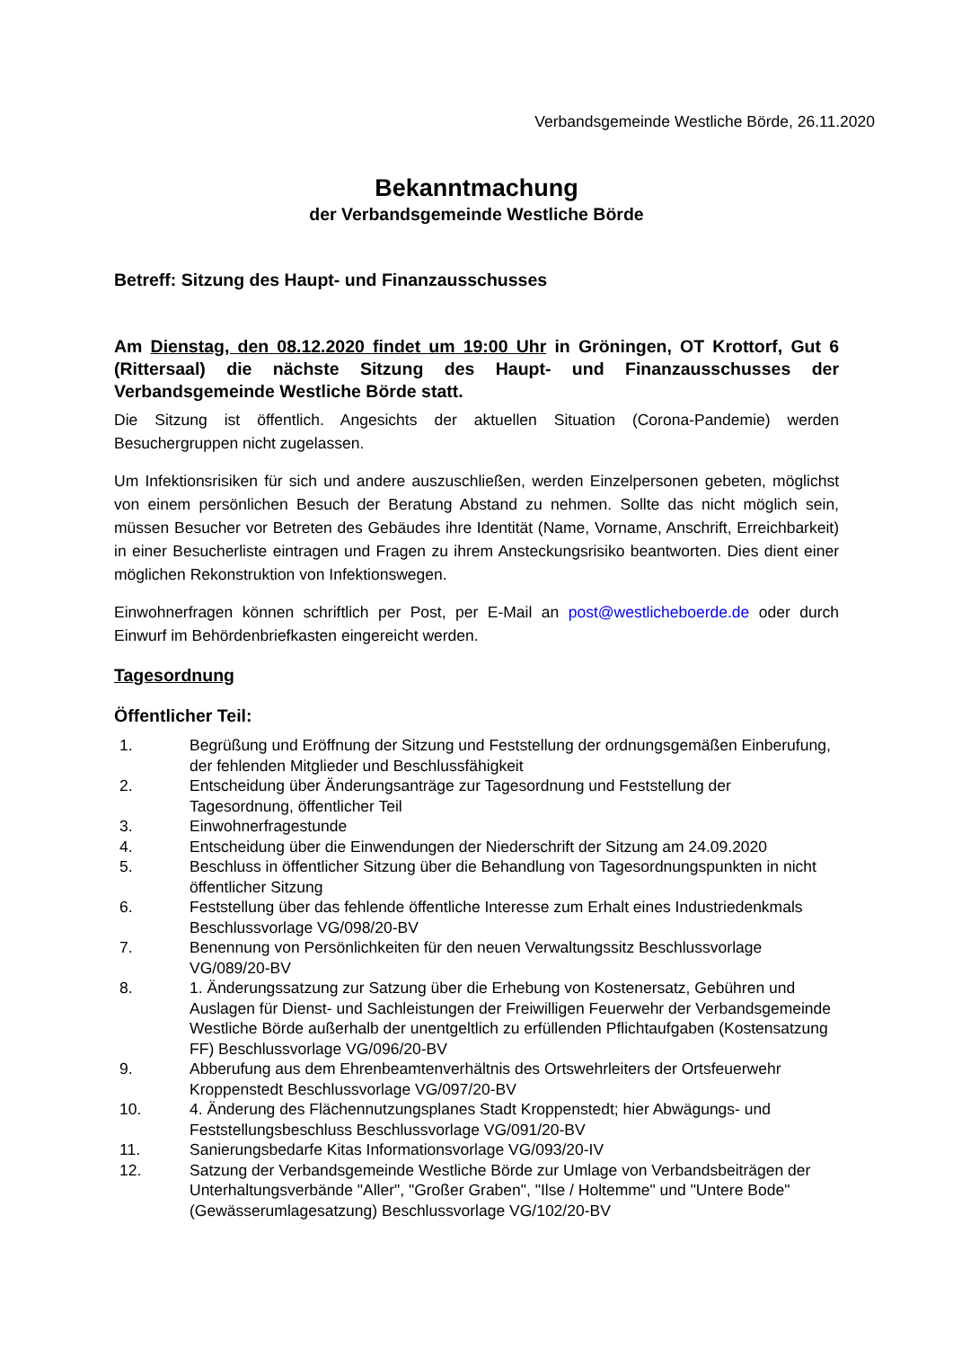Verbandsgemeinde Westliche Börde, 26.11.2020
Bekanntmachung
der Verbandsgemeinde Westliche Börde
Betreff: Sitzung des Haupt- und Finanzausschusses
Am Dienstag, den 08.12.2020 findet um 19:00 Uhr in Gröningen, OT Krottorf, Gut 6 (Rittersaal) die nächste Sitzung des Haupt- und Finanzausschusses der Verbandsgemeinde Westliche Börde statt.
Die Sitzung ist öffentlich. Angesichts der aktuellen Situation (Corona-Pandemie) werden Besuchergruppen nicht zugelassen.
Um Infektionsrisiken für sich und andere auszuschließen, werden Einzelpersonen gebeten, möglichst von einem persönlichen Besuch der Beratung Abstand zu nehmen. Sollte das nicht möglich sein, müssen Besucher vor Betreten des Gebäudes ihre Identität (Name, Vorname, Anschrift, Erreichbarkeit) in einer Besucherliste eintragen und Fragen zu ihrem Ansteckungsrisiko beantworten. Dies dient einer möglichen Rekonstruktion von Infektionswegen.
Einwohnerfragen können schriftlich per Post, per E-Mail an post@westlicheboerde.de oder durch Einwurf im Behördenbriefkasten eingereicht werden.
Tagesordnung
Öffentlicher Teil:
1. Begrüßung und Eröffnung der Sitzung und Feststellung der ordnungsgemäßen Einberufung, der fehlenden Mitglieder und Beschlussfähigkeit
2. Entscheidung über Änderungsanträge zur Tagesordnung und Feststellung der Tagesordnung, öffentlicher Teil
3. Einwohnerfragestunde
4. Entscheidung über die Einwendungen der Niederschrift der Sitzung am 24.09.2020
5. Beschluss in öffentlicher Sitzung über die Behandlung von Tagesordnungspunkten in nicht öffentlicher Sitzung
6. Feststellung über das fehlende öffentliche Interesse zum Erhalt eines Industriedenkmals Beschlussvorlage VG/098/20-BV
7. Benennung von Persönlichkeiten für den neuen Verwaltungssitz Beschlussvorlage VG/089/20-BV
8. 1. Änderungssatzung zur Satzung über die Erhebung von Kostenersatz, Gebühren und Auslagen für Dienst- und Sachleistungen der Freiwilligen Feuerwehr der Verbandsgemeinde Westliche Börde außerhalb der unentgeltlich zu erfüllenden Pflichtaufgaben (Kostensatzung FF) Beschlussvorlage VG/096/20-BV
9. Abberufung aus dem Ehrenbeamtenverhältnis des Ortswehrleiters der Ortsfeuerwehr Kroppenstedt Beschlussvorlage VG/097/20-BV
10. 4. Änderung des Flächennutzungsplanes Stadt Kroppenstedt; hier Abwägungs- und Feststellungsbeschluss Beschlussvorlage VG/091/20-BV
11. Sanierungsbedarfe Kitas Informationsvorlage VG/093/20-IV
12. Satzung der Verbandsgemeinde Westliche Börde zur Umlage von Verbandsbeiträgen der Unterhaltungsverbände "Aller", "Großer Graben", "Ilse / Holtemme" und "Untere Bode" (Gewässerumlagesatzung) Beschlussvorlage VG/102/20-BV